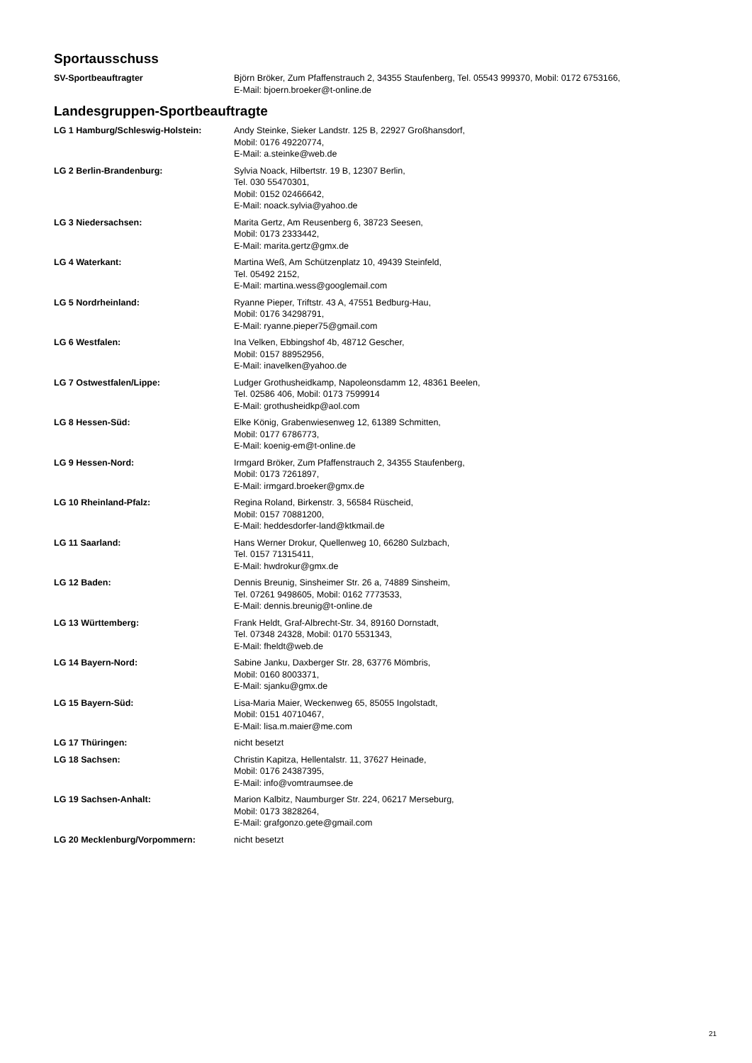Sportausschuss
| SV-Sportbeauftragter | Björn Bröker, Zum Pfaffenstrauch 2, 34355 Staufenberg, Tel. 05543 999370, Mobil: 0172 6753166, E-Mail: bjoern.broeker@t-online.de |
Landesgruppen-Sportbeauftragte
| LG 1 Hamburg/Schleswig-Holstein: | Andy Steinke, Sieker Landstr. 125 B, 22927 Großhansdorf, Mobil: 0176 49220774, E-Mail: a.steinke@web.de |
| LG 2 Berlin-Brandenburg: | Sylvia Noack, Hilbertstr. 19 B, 12307 Berlin, Tel. 030 55470301, Mobil: 0152 02466642, E-Mail: noack.sylvia@yahoo.de |
| LG 3 Niedersachsen: | Marita Gertz, Am Reusenberg 6, 38723 Seesen, Mobil: 0173 2333442, E-Mail: marita.gertz@gmx.de |
| LG 4 Waterkant: | Martina Weß, Am Schützenplatz 10, 49439 Steinfeld, Tel. 05492 2152, E-Mail: martina.wess@googlemail.com |
| LG 5 Nordrheinland: | Ryanne Pieper, Triftstr. 43 A, 47551 Bedburg-Hau, Mobil: 0176 34298791, E-Mail: ryanne.pieper75@gmail.com |
| LG 6 Westfalen: | Ina Velken, Ebbingshof 4b, 48712 Gescher, Mobil: 0157 88952956, E-Mail: inavelken@yahoo.de |
| LG 7 Ostwestfalen/Lippe: | Ludger Grothusheidkamp, Napoleonsdamm 12, 48361 Beelen, Tel. 02586 406, Mobil: 0173 7599914 E-Mail: grothusheidkp@aol.com |
| LG 8 Hessen-Süd: | Elke König, Grabenwiesenweg 12, 61389 Schmitten, Mobil: 0177 6786773, E-Mail: koenig-em@t-online.de |
| LG 9 Hessen-Nord: | Irmgard Bröker, Zum Pfaffenstrauch 2, 34355 Staufenberg, Mobil: 0173 7261897, E-Mail: irmgard.broeker@gmx.de |
| LG 10 Rheinland-Pfalz: | Regina Roland, Birkenstr. 3, 56584 Rüscheid, Mobil: 0157 70881200, E-Mail: heddesdorfer-land@ktkmail.de |
| LG 11 Saarland: | Hans Werner Drokur, Quellenweg 10, 66280 Sulzbach, Tel. 0157 71315411, E-Mail: hwdrokur@gmx.de |
| LG 12 Baden: | Dennis Breunig, Sinsheimer Str. 26 a, 74889 Sinsheim, Tel. 07261 9498605, Mobil: 0162 7773533, E-Mail: dennis.breunig@t-online.de |
| LG 13 Württemberg: | Frank Heldt, Graf-Albrecht-Str. 34, 89160 Dornstadt, Tel. 07348 24328, Mobil: 0170 5531343, E-Mail: fheldt@web.de |
| LG 14 Bayern-Nord: | Sabine Janku, Daxberger Str. 28, 63776 Mömbris, Mobil: 0160 8003371, E-Mail: sjanku@gmx.de |
| LG 15 Bayern-Süd: | Lisa-Maria Maier, Weckenweg 65, 85055 Ingolstadt, Mobil: 0151 40710467, E-Mail: lisa.m.maier@me.com |
| LG 17 Thüringen: | nicht besetzt |
| LG 18 Sachsen: | Christin Kapitza, Hellentalstr. 11, 37627 Heinade, Mobil: 0176 24387395, E-Mail: info@vomtraumsee.de |
| LG 19 Sachsen-Anhalt: | Marion Kalbitz, Naumburger Str. 224, 06217 Merseburg, Mobil: 0173 3828264, E-Mail: grafgonzo.gete@gmail.com |
| LG 20 Mecklenburg/Vorpommern: | nicht besetzt |
21